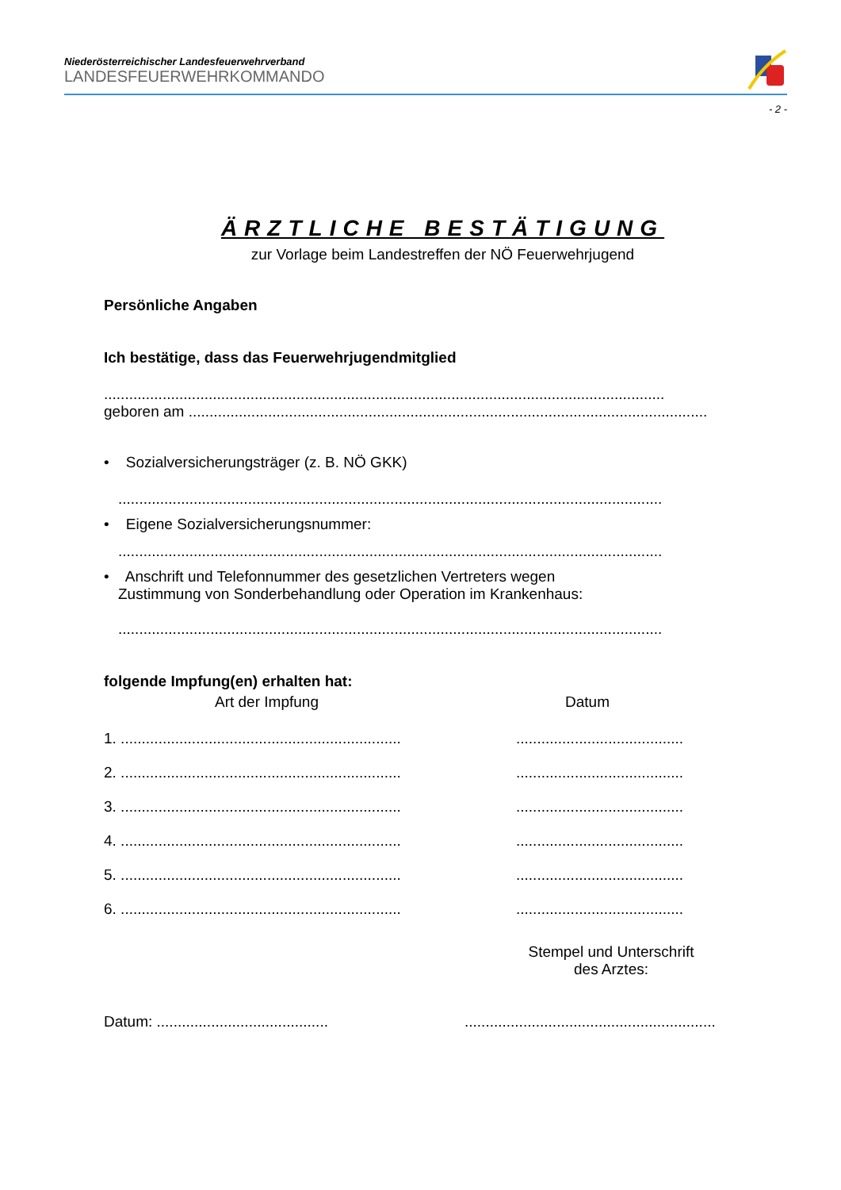Niederösterreichischer Landesfeuerwehrverband
LANDESFEUERWEHRKOMMANDO
- 2 -
ÄRZTLICHE BESTÄTIGUNG
zur Vorlage beim Landestreffen der NÖ Feuerwehrjugend
Persönliche Angaben
Ich bestätige, dass das Feuerwehrjugendmitglied
......................................................................................................................................
geboren am ............................................................................................................................
• Sozialversicherungsträger (z. B. NÖ GKK)
..................................................................................................................................
• Eigene Sozialversicherungsnummer:
..................................................................................................................................
• Anschrift und Telefonnummer des gesetzlichen Vertreters wegen
Zustimmung von Sonderbehandlung oder Operation im Krankenhaus:
..................................................................................................................................
folgende Impfung(en) erhalten hat:
Art der Impfung Datum
1. ...........................................................................................................
2. ...........................................................................................................
3. ...........................................................................................................
4. ...........................................................................................................
5. ...........................................................................................................
6. ...........................................................................................................
Stempel und Unterschrift
des Arztes:
Datum: .....................................................................................................